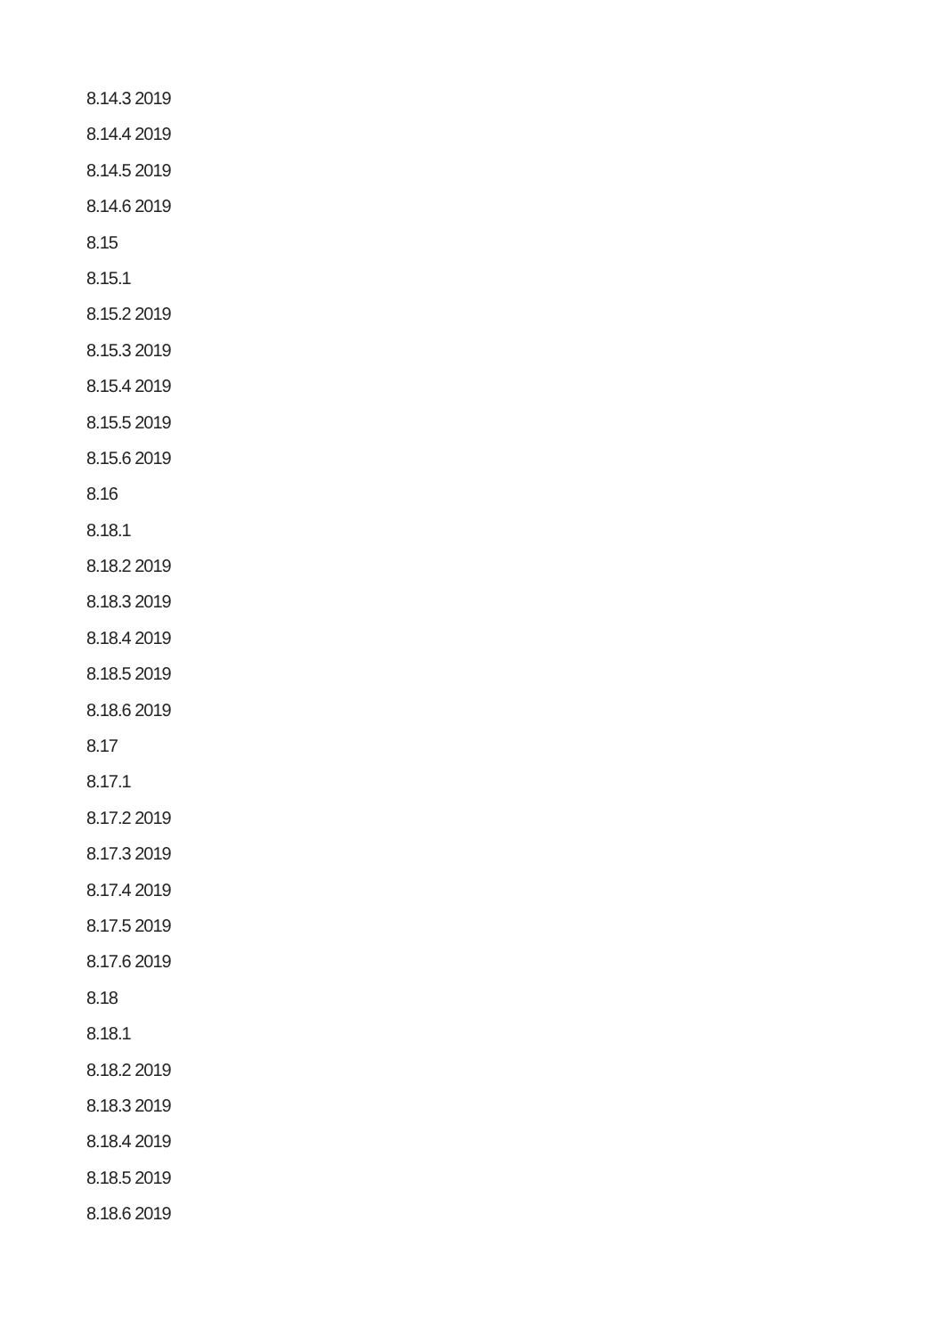8.14.3 2019
8.14.4 2019
8.14.5 2019
8.14.6 2019
8.15
8.15.1
8.15.2 2019
8.15.3 2019
8.15.4 2019
8.15.5 2019
8.15.6 2019
8.16
8.18.1
8.18.2 2019
8.18.3 2019
8.18.4 2019
8.18.5 2019
8.18.6 2019
8.17
8.17.1
8.17.2 2019
8.17.3 2019
8.17.4 2019
8.17.5 2019
8.17.6 2019
8.18
8.18.1
8.18.2 2019
8.18.3 2019
8.18.4 2019
8.18.5 2019
8.18.6 2019